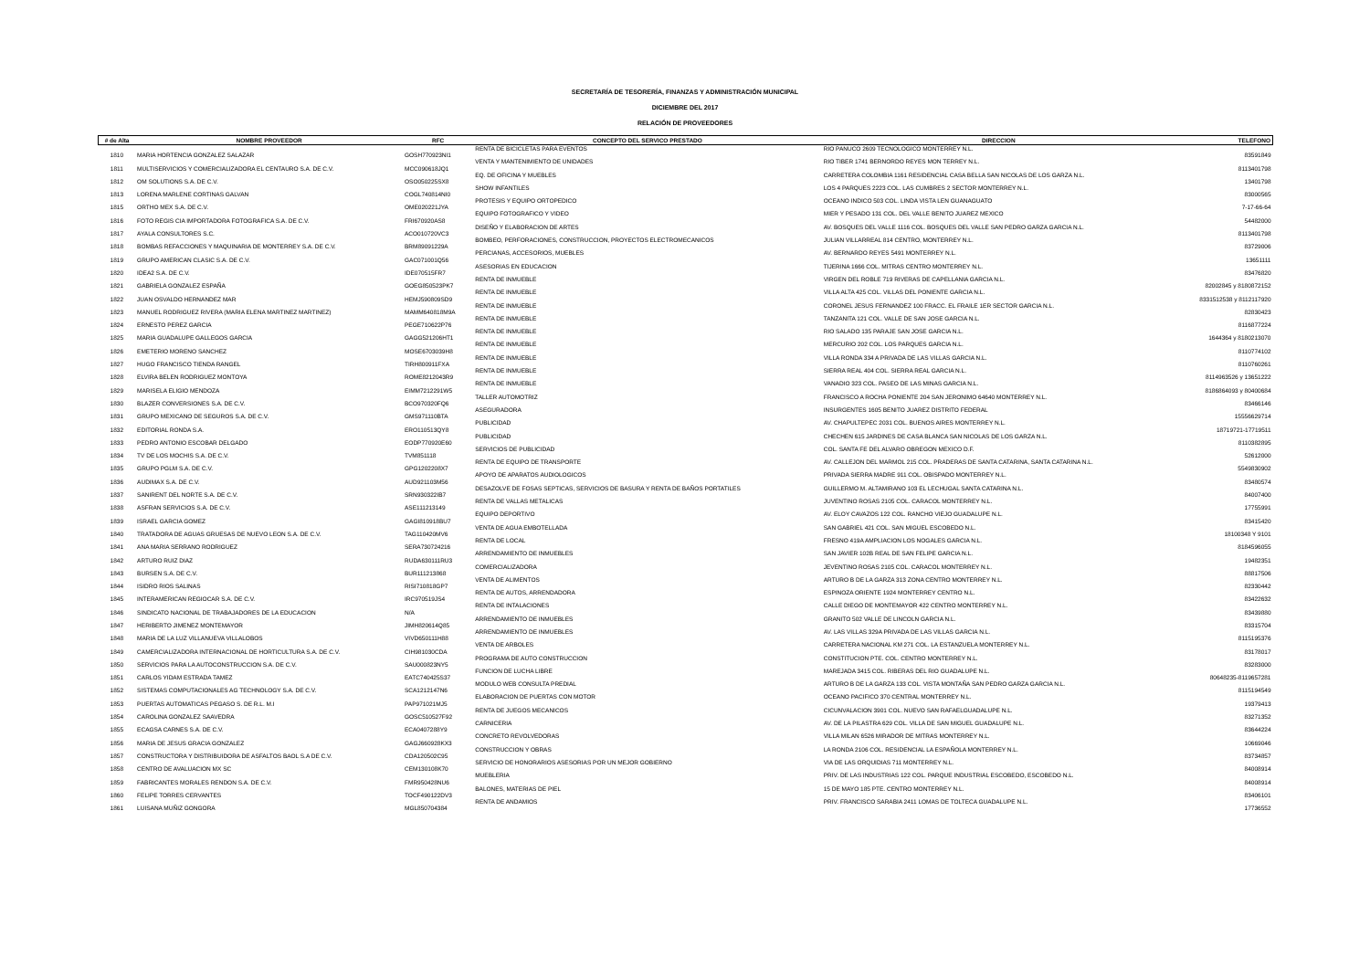SECRETARÍA DE TESORERÍA, FINANZAS Y ADMINISTRACIÓN MUNICIPAL
DICIEMBRE DEL 2017
RELACIÓN DE PROVEEDORES
| # de Alta | NOMBRE PROVEEDOR | RFC | CONCEPTO DEL SERVICO PRESTADO | DIRECCION | TELEFONO |
| --- | --- | --- | --- | --- | --- |
| 1810 | MARIA HORTENCIA GONZALEZ SALAZAR | GOSH770923NI1 | RENTA DE BICICLETAS PARA EVENTOS | RIO PANUCO 2609 TECNOLOGICO MONTERREY N.L. | 83591849 |
| 1811 | MULTISERVICIOS Y COMERCIALIZADORA EL CENTAURO S.A. DE C.V. | MCC090618JQ1 | VENTA Y MANTENIMIENTO DE UNIDADES | RIO TIBER 1741 BERNORDO REYES MON TERREY N.L. | 8113401798 |
| 1812 | OM SOLUTIONS S.A. DE C.V. | OSO050225SX8 | EQ. DE OFICINA Y MUEBLES | CARRETERA COLOMBIA 1161 RESIDENCIAL CASA BELLA SAN NICOLAS DE LOS GARZA N.L. | 13401798 |
| 1813 | LORENA MARLENE CORTINAS GALVAN | COGL740814NI0 | SHOW INFANTILES | LOS 4 PARQUES 2223 COL. LAS CUMBRES 2 SECTOR MONTERREY N.L. | 83000565 |
| 1815 | ORTHO MEX S.A. DE C.V. | OME020221JYA | PROTESIS Y EQUIPO ORTOPEDICO | OCEANO INDICO 503 COL. LINDA VISTA LEN GUANAGUATO | 7-17-66-64 |
| 1816 | FOTO REGIS CIA IMPORTADORA FOTOGRAFICA S.A. DE C.V. | FRI670920AS8 | EQUIPO FOTOGRAFICO Y VIDEO | MIER Y PESADO 131 COL. DEL VALLE BENITO JUAREZ MEXICO | 54482000 |
| 1817 | AYALA CONSULTORES S.C. | ACO010720VC3 | DISEÑO Y ELABORACION DE ARTES | AV. BOSQUES DEL VALLE 1116 COL. BOSQUES DEL VALLE SAN PEDRO GARZA GARCIA N.L. | 8113401798 |
| 1818 | BOMBAS REFACCIONES Y MAQUINARIA DE MONTERREY S.A. DE C.V. | BRM89091229A | BOMBEO, PERFORACIONES, CONSTRUCCION, PROYECTOS ELECTROMECANICOS | JULIAN VILLARREAL 814 CENTRO, MONTERREY N.L. | 83729006 |
| 1819 | GRUPO AMERICAN CLASIC S.A. DE C.V. | GAC071001Q56 | PERCIANAS, ACCESORIOS, MUEBLES | AV. BERNARDO REYES 5491 MONTERREY N.L. | 13651111 |
| 1820 | IDEA2 S.A. DE C.V. | IDE070515FR7 | ASESORIAS EN EDUCACION | TIJERINA 1666 COL. MITRAS CENTRO MONTERREY N.L. | 83476820 |
| 1821 | GABRIELA GONZALEZ ESPAÑA | GOEG850523PK7 | RENTA DE INMUEBLE | VIRGEN DEL ROBLE 719 RIVERAS DE CAPELLANIA GARCIA N.L. | 82002845 y 8180872152 |
| 1822 | JUAN OSVALDO HERNANDEZ MAR | HEMJ590809SD9 | RENTA DE INMUEBLE | VILLA ALTA 425 COL. VILLAS DEL PONIENTE GARCIA N.L. | 8331512538 y 8112117920 |
| 1823 | MANUEL RODRIGUEZ RIVERA (MARIA ELENA MARTINEZ MARTINEZ) | MAMM640818M9A | RENTA DE INMUEBLE | CORONEL JESUS FERNANDEZ 100 FRACC. EL FRAILE 1ER SECTOR GARCIA N.L. | 82830423 |
| 1824 | ERNESTO PEREZ GARCIA | PEGE710622P76 | RENTA DE INMUEBLE | TANZANITA 121 COL. VALLE DE SAN JOSE GARCIA N.L. | 8116877224 |
| 1825 | MARIA GUADALUPE GALLEGOS GARCIA | GAGG521206HT1 | RENTA DE INMUEBLE | RIO SALADO 135 PARAJE SAN JOSE GARCIA N.L. | 1644364 y 8180213070 |
| 1826 | EMETERIO MORENO SANCHEZ | MOSE6703039H8 | RENTA DE INMUEBLE | MERCURIO 202 COL. LOS PARQUES GARCIA N.L. | 8110774102 |
| 1827 | HUGO FRANCISCO TIENDA RANGEL | TIRH800911FXA | RENTA DE INMUEBLE | VILLA RONDA 334 A PRIVADA DE LAS VILLAS GARCIA N.L. | 8110760261 |
| 1828 | ELVIRA BELEN RODRIGUEZ MONTOYA | ROME8212043R9 | RENTA DE INMUEBLE | SIERRA REAL 404 COL. SIERRA REAL GARCIA N.L. | 8114963526 y 13651222 |
| 1829 | MARISELA ELIGIO MENDOZA | EIMM7212291W5 | RENTA DE INMUEBLE | VANADIO 323 COL. PASEO DE LAS MINAS GARCIA N.L. | 8186864093 y 80400684 |
| 1830 | BLAZER CONVERSIONES S.A. DE C.V. | BCO970320FQ6 | TALLER AUTOMOTRIZ | FRANCISCO A ROCHA PONIENTE 204 SAN JERONIMO 64640 MONTERREY N.L. | 83466146 |
| 1831 | GRUPO MEXICANO DE SEGUROS S.A. DE C.V. | GMS971110BTA | ASEGURADORA | INSURGENTES 1605 BENITO JUAREZ DISTRITO FEDERAL | 15556629714 |
| 1832 | EDITORIAL RONDA S.A. | ERO110513QY8 | PUBLICIDAD | AV. CHAPULTEPEC 2031 COL. BUENOS AIRES MONTERREY N.L. | 18719721-17719511 |
| 1833 | PEDRO ANTONIO ESCOBAR DELGADO | EODP770920E60 | PUBLICIDAD | CHECHEN 615 JARDINES DE CASA BLANCA SAN NICOLAS DE LOS GARZA N.L. | 8110382895 |
| 1834 | TV DE LOS MOCHIS S.A. DE C.V. | TVM851118 | SERVICIOS DE PUBLICIDAD | COL. SANTA FE DEL ALVARO OBREGON MEXICO D.F. | 52612000 |
| 1835 | GRUPO PGLM S.A. DE C.V. | GPG1202208X7 | RENTA DE EQUIPO DE TRANSPORTE | AV. CALLEJON DEL MARMOL 215 COL. PRADERAS DE SANTA CATARINA, SANTA CATARINA N.L. | 5549830902 |
| 1836 | AUDIMAX S.A. DE C.V. | AUD921103M56 | APOYO DE APARATOS AUDIOLOGICOS | PRIVADA SIERRA MADRE 911 COL. OBISPADO MONTERREY N.L. | 83480574 |
| 1837 | SANIRENT DEL NORTE S.A. DE C.V. | SRN930322IB7 | DESAZOLVE DE FOSAS SEPTICAS, SERVICIOS DE BASURA Y RENTA DE BAÑOS PORTATILES | GUILLERMO M. ALTAMIRANO 103 EL LECHUGAL SANTA CATARINA N.L. | 84007400 |
| 1838 | ASFRAN SERVICIOS S.A. DE C.V. | ASE11121314​9 | RENTA DE VALLAS METALICAS | JUVENTINO ROSAS 2105 COL. CARACOL MONTERREY N.L. | 17755991 |
| 1839 | ISRAEL GARCIA GOMEZ | GAGI810918BU7 | EQUIPO DEPORTIVO | AV. ELOY CAVAZOS 122 COL. RANCHO VIEJO GUADALUPE N.L. | 83415420 |
| 1840 | TRATADORA DE AGUAS GRUESAS DE NUEVO LEON S.A. DE C.V. | TAG110420MV6 | VENTA DE AGUA EMBOTELLADA | SAN GABRIEL 421 COL. SAN MIGUEL ESCOBEDO N.L. | 18100348 Y 9101 |
| 1841 | ANA MARIA SERRANO RODRIGUEZ | SERA730724216 | RENTA DE LOCAL | FRESNO 419A AMPLIACION LOS NOGALES GARCIA N.L. | 8184596055 |
| 1842 | ARTURO RUIZ DIAZ | RUDA630111RU3 | ARRENDAMIENTO DE INMUEBLES | SAN JAVIER 102B REAL DE SAN FELIPE GARCIA N.L. | 19482351 |
| 1843 | BURSEN S.A. DE C.V. | BUR111213868 | COMERCIALIZADORA | JEVENTINO ROSAS 2105 COL. CARACOL MONTERREY N.L. | 88817506 |
| 1844 | ISIDRO RIOS SALINAS | RISI710818GP7 | VENTA DE ALIMENTOS | ARTURO B DE LA GARZA 313 ZONA CENTRO MONTERREY N.L. | 82330442 |
| 1845 | INTERAMERICAN REGIOCAR S.A. DE C.V. | IRC970519JS4 | RENTA DE AUTOS, ARRENDADORA | ESPINOZA ORIENTE 1924 MONTERREY CENTRO N.L. | 83422632 |
| 1846 | SINDICATO NACIONAL DE TRABAJADORES DE LA EDUCACION | N/A | RENTA DE INTALACIONES | CALLE DIEGO DE MONTEMAYOR 422 CENTRO MONTERREY N.L. | 83439880 |
| 1847 | HERIBERTO JIMENEZ MONTEMAYOR | JIMH820614Q85 | ARRENDAMIENTO DE INMUEBLES | GRANITO 502 VALLE DE LINCOLN GARCIA N.L. | 83315704 |
| 1848 | MARIA DE LA LUZ VILLANUEVA VILLALOBOS | VIVD650111H88 | ARRENDAMIENTO DE INMUEBLES | AV. LAS VILLAS 329A PRIVADA DE LAS VILLAS GARCIA N.L. | 8115195376 |
| 1849 | CAMERCIALIZADORA INTERNACIONAL DE HORTICULTURA S.A. DE C.V. | CIH981030CDA | VENTA DE ARBOLES | CARRETERA NACIONAL KM 271 COL. LA ESTANZUELA MONTERREY N.L. | 83178017 |
| 1850 | SERVICIOS PARA LA AUTOCONSTRUCCION S.A. DE C.V. | SAU000823NY5 | PROGRAMA DE AUTO CONSTRUCCION | CONSTITUCION PTE. COL. CENTRO MONTERREY N.L. | 83283000 |
| 1851 | CARLOS YIDAM ESTRADA TAMEZ | EATC740425S37 | FUNCION DE LUCHA LIBRE | MAREJADA 3415 COL. RIBERAS DEL RIO GUADALUPE N.L. | 80648235-8119657281 |
| 1852 | SISTEMAS COMPUTACIONALES AG TECHNOLOGY S.A. DE C.V. | SCA1212147N6 | MODULO WEB CONSULTA PREDIAL | ARTURO B DE LA GARZA 133 COL. VISTA MONTAÑA SAN PEDRO GARZA GARCIA N.L. | 8115194549 |
| 1853 | PUERTAS AUTOMATICAS PEGASO S. DE R.L. M.I | PAP971021MJ5 | ELABORACION DE PUERTAS CON MOTOR | OCEANO PACIFICO 370 CENTRAL MONTERREY N.L. | 19379413 |
| 1854 | CAROLINA GONZALEZ SAAVEDRA | GOSC510527F92 | RENTA DE JUEGOS MECANICOS | CICUNVALACION 3901 COL. NUEVO SAN RAFAELGUADALUPE N.L. | 83271352 |
| 1855 | ECAGSA CARNES S.A. DE C.V. | ECA0407288Y9 | CARNICERIA | AV. DE LA PILASTRA 629 COL. VILLA DE SAN MIGUEL GUADALUPE N.L. | 83644224 |
| 1856 | MARIA DE JESUS GRACIA GONZALEZ | GAGJ660928KX3 | CONCRETO REVOLVEDORAS | VILLA MILAN 6526 MIRADOR DE MITRAS MONTERREY N.L. | 10669046 |
| 1857 | CONSTRUCTORA Y DISTRIBUIDORA DE ASFALTOS BAOL S.A DE C.V. | CDA120502C95 | CONSTRUCCION Y OBRAS | LA RONDA 2106 COL. RESIDENCIAL LA ESPAÑOLA MONTERREY N.L. | 83734857 |
| 1858 | CENTRO DE AVALUACION MX SC | CEM130108K70 | SERVICIO DE HONORARIOS ASESORIAS POR UN MEJOR GOBIERNO | VIA DE LAS ORQUIDIAS 711 MONTERREY N.L. | 84008914 |
| 1859 | FABRICANTES MORALES RENDON S.A. DE C.V. | FMR950428NU6 | MUEBLERIA | PRIV. DE LAS INDUSTRIAS 122 COL. PARQUE INDUSTRIAL ESCOBEDO, ESCOBEDO N.L. | 84008914 |
| 1860 | FELIPE TORRES CERVANTES | TOCF490122DV3 | BALONES, MATERIAS DE PIEL | 15 DE MAYO 185 PTE. CENTRO MONTERREY N.L. | 83406101 |
| 1861 | LUISANA MUÑIZ GONGORA | MGL850704384 | RENTA DE ANDAMIOS | PRIV. FRANCISCO SARABIA 2411 LOMAS DE TOLTECA GUADALUPE N.L. | 17736552 |